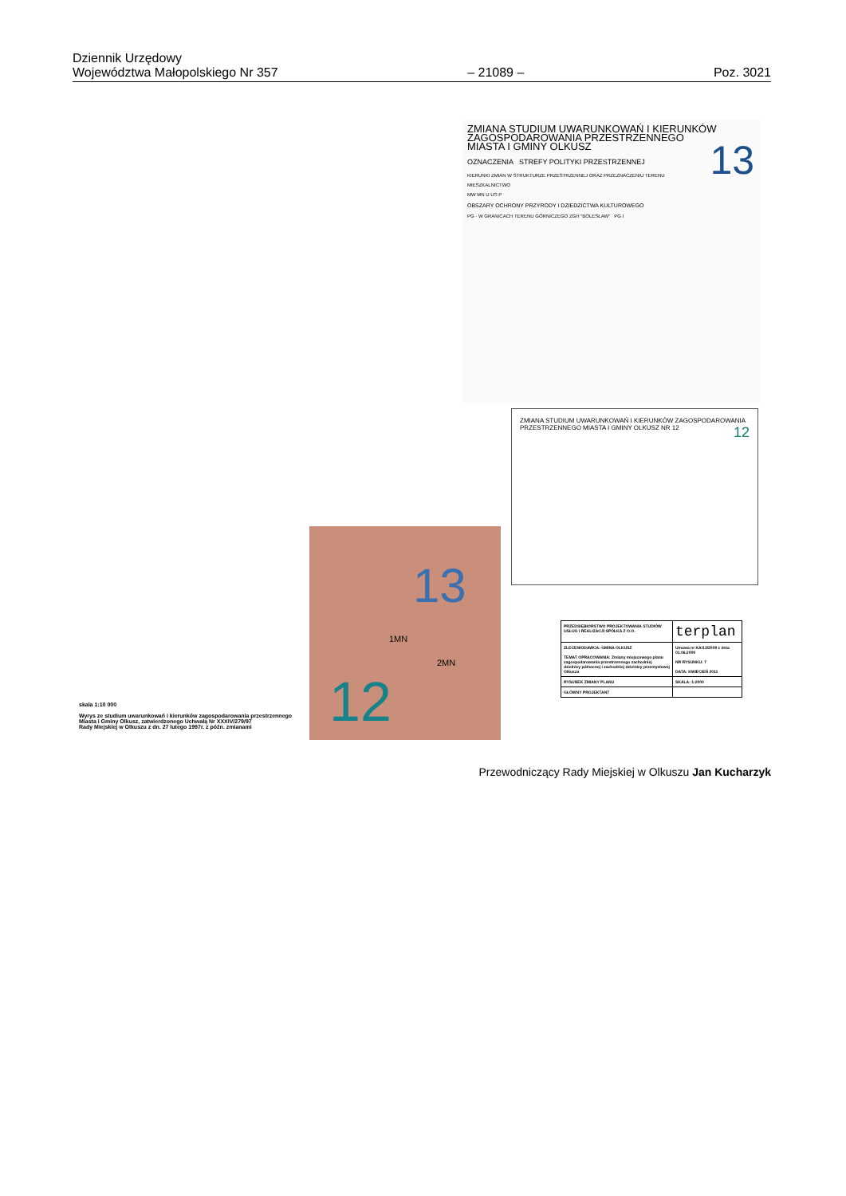Dziennik Urzędowy
Województwa Małopolskiego Nr 357
– 21089 –
Poz. 3021
ZMIANA STUDIUM UWARUNKOWAŃ I KIERUNKÓW
ZAGOSPODAROWANIA PRZESTRZENNEGO
MIASTA I GMINY OLKUSZ
13
OZNACZENIA STREFY POLITYKI PRZESTRZENNEJ
KIERUNKI ZMIAN W STRUKTURZE PRZESTRZENNEJ ORAZ PRZEZNACZENIU TERENU
MIESZKALNICTWO
MW MN U US P
OBSZARY OCHRONY PRZYRODY I DZIEDZICTWA KULTUROWEGO
PG · W GRANICACH TERENU GÓRNICZEGO ZGH "BOLESŁAW" PG I
ZMIANA STUDIUM UWARUNKOWAŃ I KIERUNKÓW ZAGOSPODAROWANIA PRZESTRZENNEGO MIASTA I GMINY OLKUSZ NR 12 12
13
1MN
2MN
12
skala 1:10 000
Wyrys ze studium uwarunkowań i kierunków zagospodarowania przestrzennego
Miasta i Gminy Olkusz, zatwierdzonego Uchwałą Nr XXXIV/279/97
Rady Miejskiej w Olkuszu z dn. 27 lutego 1997r. z późn. zmianami
| PRZEDSIĘBIORSTWO PROJEKTOWANIA STUDIÓW USŁUG I REALIZACJI SPÓŁKA Z O.O. | terplan |
| ZLECENIODAWCA: GMINA OLKUSZ TEMAT OPRACOWANIA: Zmiany miejscowego planu zagospodarowania przestrzennego zachodniej dzielnicy północnej i zachodniej dzielnicy przemysłowej Olkusza | Umowa nr KA/13/2009 z dnia 01.06.2009 NR RYSUNKU: 7 DATA: KWIECIEŃ 2011 |
| RYSUNEK ZMIANY PLANU | SKALA: 1:2000 |
| GŁÓWNY PROJEKTANT | |
Przewodniczący Rady Miejskiej w Olkuszu Jan Kucharzyk